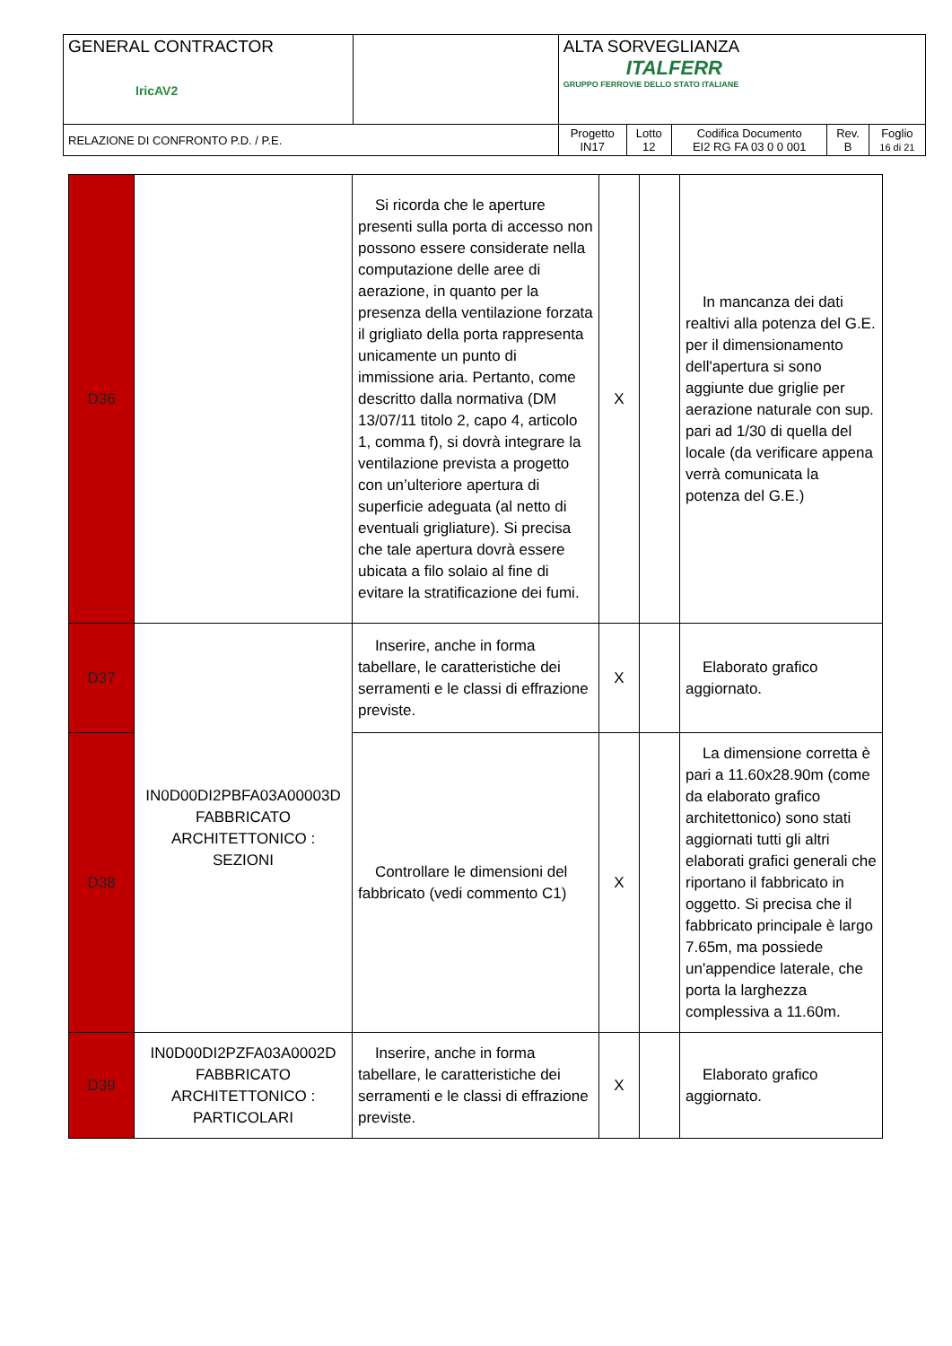| GENERAL CONTRACTOR IricAV2 | | ALTA SORVEGLIANZA ITALFERR GRUPPO FERROVIE DELLO STATO ITALIANE | | | | |
| RELAZIONE DI CONFRONTO P.D. / P.E. | | Progetto IN17 | Lotto 12 | Codifica Documento EI2 RG FA 03 0 0 001 | Rev. B | Foglio 16 di 21 |
| D36 | | Si ricorda che le aperture presenti sulla porta di accesso non possono essere considerate nella computazione delle aree di aerazione, in quanto per la presenza della ventilazione forzata il grigliato della porta rappresenta unicamente un punto di immissione aria. Pertanto, come descritto dalla normativa (DM 13/07/11 titolo 2, capo 4, articolo 1, comma f), si dovrà integrare la ventilazione prevista a progetto con un’ulteriore apertura di superficie adeguata (al netto di eventuali grigliature). Si precisa che tale apertura dovrà essere ubicata a filo solaio al fine di evitare la stratificazione dei fumi. | X | | In mancanza dei dati realtivi alla potenza del G.E. per il dimensionamento dell'apertura si sono aggiunte due griglie per aerazione naturale con sup. pari ad 1/30 di quella del locale (da verificare appena verrà comunicata la potenza del G.E.) |
| D37 | IN0D00DI2PBFA03A00003D FABBRICATO ARCHITETTONICO : SEZIONI | Inserire, anche in forma tabellare, le caratteristiche dei serramenti e le classi di effrazione previste. | X | | Elaborato grafico aggiornato. |
| D38 | | Controllare le dimensioni del fabbricato (vedi commento C1) | X | | La dimensione corretta è pari a 11.60x28.90m (come da elaborato grafico architettonico) sono stati aggiornati tutti gli altri elaborati grafici generali che riportano il fabbricato in oggetto. Si precisa che il fabbricato principale è largo 7.65m, ma possiede un'appendice laterale, che porta la larghezza complessiva a 11.60m. |
| D39 | IN0D00DI2PZFA03A0002D FABBRICATO ARCHITETTONICO : PARTICOLARI | Inserire, anche in forma tabellare, le caratteristiche dei serramenti e le classi di effrazione previste. | X | | Elaborato grafico aggiornato. |